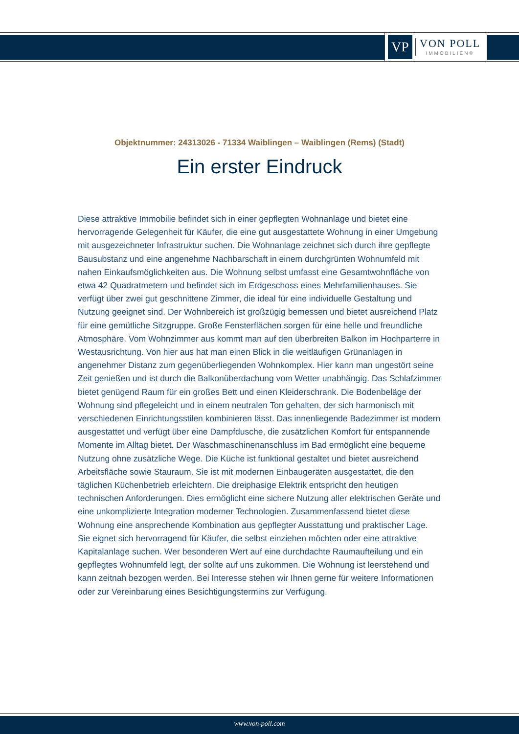VP
VON POLL
IMMOBILIEN®
Objektnummer: 24313026 - 71334 Waiblingen – Waiblingen (Rems) (Stadt)
Ein erster Eindruck
Diese attraktive Immobilie befindet sich in einer gepflegten Wohnanlage und bietet eine hervorragende Gelegenheit für Käufer, die eine gut ausgestattete Wohnung in einer Umgebung mit ausgezeichneter Infrastruktur suchen. Die Wohnanlage zeichnet sich durch ihre gepflegte Bausubstanz und eine angenehme Nachbarschaft in einem durchgrünten Wohnumfeld mit nahen Einkaufsmöglichkeiten aus. Die Wohnung selbst umfasst eine Gesamtwohnfläche von etwa 42 Quadratmetern und befindet sich im Erdgeschoss eines Mehrfamilienhauses. Sie verfügt über zwei gut geschnittene Zimmer, die ideal für eine individuelle Gestaltung und Nutzung geeignet sind. Der Wohnbereich ist großzügig bemessen und bietet ausreichend Platz für eine gemütliche Sitzgruppe. Große Fensterflächen sorgen für eine helle und freundliche Atmosphäre. Vom Wohnzimmer aus kommt man auf den überbreiten Balkon im Hochparterre in Westausrichtung. Von hier aus hat man einen Blick in die weitläufigen Grünanlagen in angenehmer Distanz zum gegenüberliegenden Wohnkomplex. Hier kann man ungestört seine Zeit genießen und ist durch die Balkonüberdachung vom Wetter unabhängig. Das Schlafzimmer bietet genügend Raum für ein großes Bett und einen Kleiderschrank. Die Bodenbeläge der Wohnung sind pflegeleicht und in einem neutralen Ton gehalten, der sich harmonisch mit verschiedenen Einrichtungsstilen kombinieren lässt. Das innenliegende Badezimmer ist modern ausgestattet und verfügt über eine Dampfdusche, die zusätzlichen Komfort für entspannende Momente im Alltag bietet. Der Waschmaschinenanschluss im Bad ermöglicht eine bequeme Nutzung ohne zusätzliche Wege. Die Küche ist funktional gestaltet und bietet ausreichend Arbeitsfläche sowie Stauraum. Sie ist mit modernen Einbaugeräten ausgestattet, die den täglichen Küchenbetrieb erleichtern. Die dreiphasige Elektrik entspricht den heutigen technischen Anforderungen. Dies ermöglicht eine sichere Nutzung aller elektrischen Geräte und eine unkomplizierte Integration moderner Technologien. Zusammenfassend bietet diese Wohnung eine ansprechende Kombination aus gepflegter Ausstattung und praktischer Lage. Sie eignet sich hervorragend für Käufer, die selbst einziehen möchten oder eine attraktive Kapitalanlage suchen. Wer besonderen Wert auf eine durchdachte Raumaufteilung und ein gepflegtes Wohnumfeld legt, der sollte auf uns zukommen. Die Wohnung ist leerstehend und kann zeitnah bezogen werden. Bei Interesse stehen wir Ihnen gerne für weitere Informationen oder zur Vereinbarung eines Besichtigungstermins zur Verfügung.
www.von-poll.com